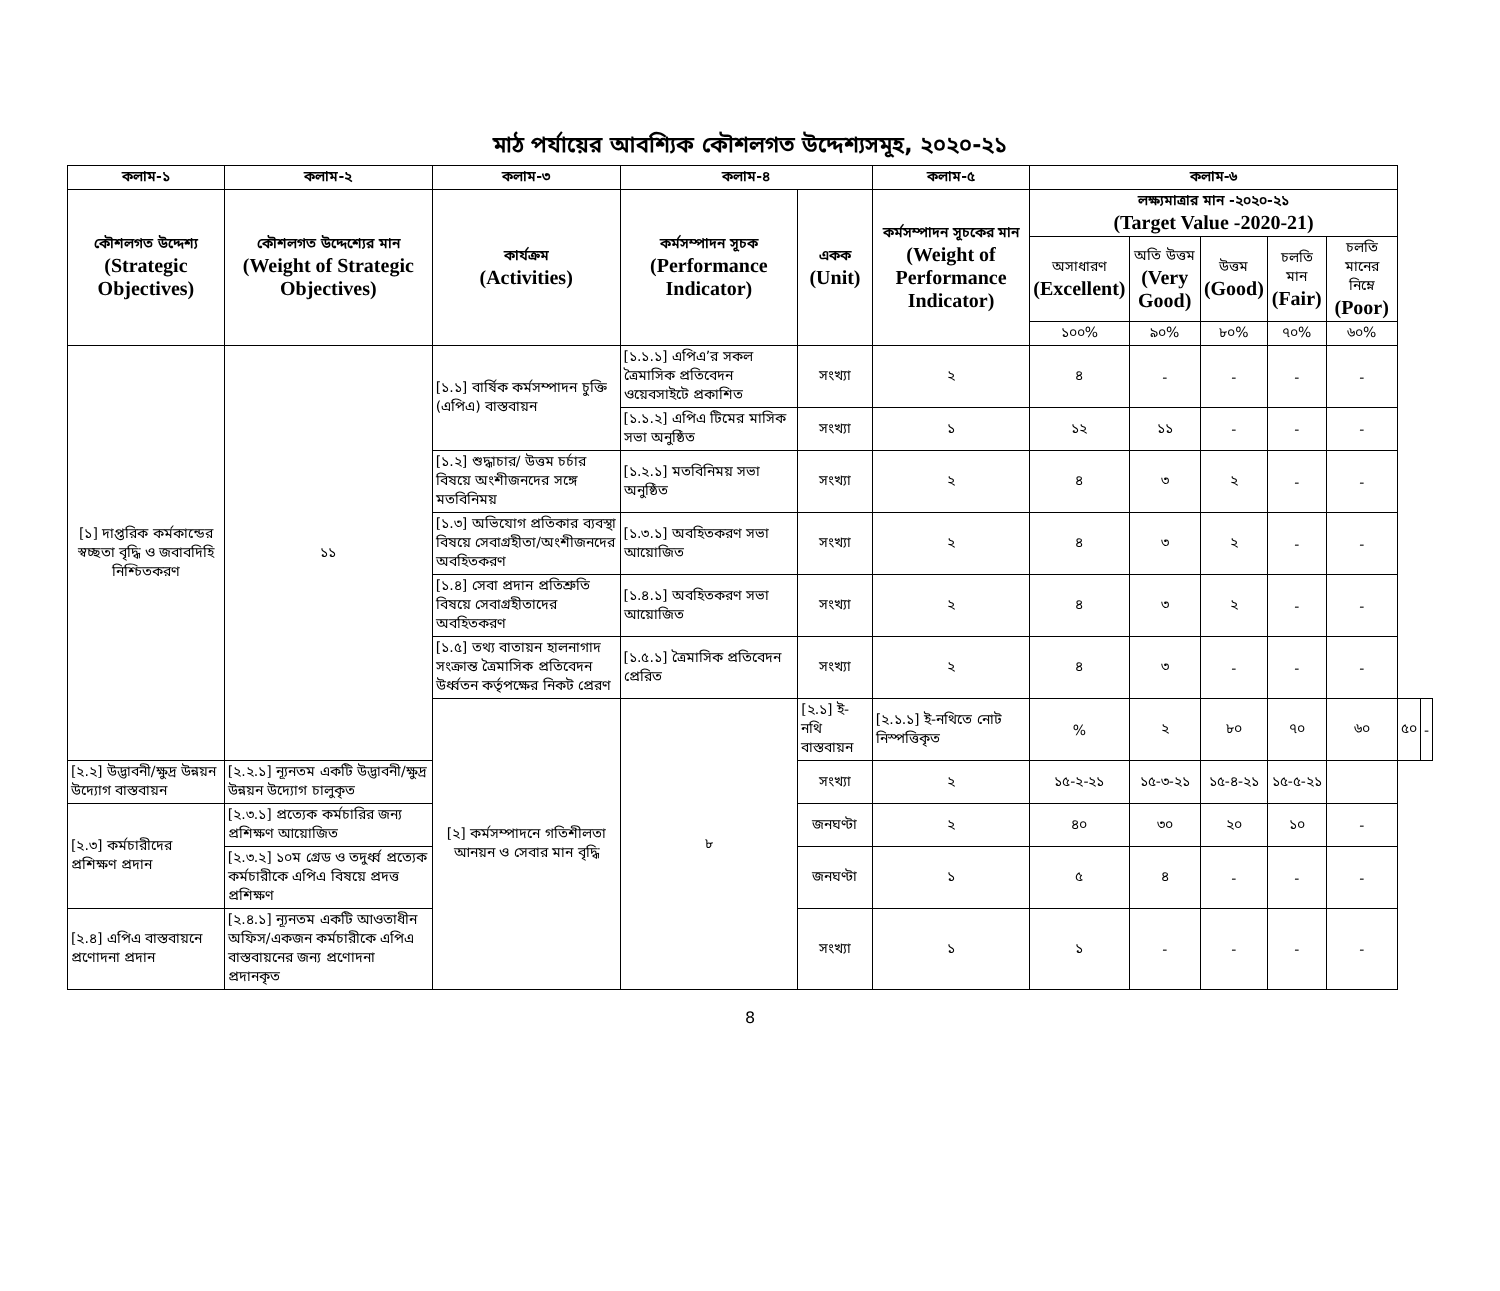মাঠ পর্যায়ের আবশ্যিক কৌশলগত উদ্দেশ্যসমূহ, ২০২০-২১
| কলাম-১ | কলাম-২ | কলাম-৩ | কলাম-৪ | | কলাম-৫ | কলাম-৬ | | | | | | |
| --- | --- | --- | --- | --- | --- | --- | --- | --- | --- | --- | --- | --- |
| কৌশলগত উদ্দেশ্য (Strategic Objectives) | কৌশলগত উদ্দেশ্যের মান (Weight of Strategic Objectives) | কার্যক্রম (Activities) | কর্মসম্পাদন সূচক (Performance Indicator) | একক (Unit) | কর্মসম্পাদন সূচকের মান (Weight of Performance Indicator) | লক্ষ্যমাত্রার মান -২০২০-২১ (Target Value -2020-21) | | | | | | |
| | | | | | | অসাধারণ (Excellent) | অতি উত্তম (Very Good) | উত্তম (Good) | চলতি মান (Fair) | চলতি মানের নিম্নে (Poor) | | |
| | | | | | | ১০০% | ৯০% | ৮০% | ৭০% | ৬০% | | |
| [১] দাপ্তরিক কর্মকান্ডের স্বচ্ছতা বৃদ্ধি ও জবাবদিহি নিশ্চিতকরণ | ১১ | [১.১] বার্ষিক কর্মসম্পাদন চুক্তি (এপিএ) বাস্তবায়ন | [১.১.১] এপিএ’র সকল ত্রৈমাসিক প্রতিবেদন ওয়েবসাইটে প্রকাশিত | সংখ্যা | ২ | ৪ | - | - | - | - | | |
| | | | [১.১.২] এপিএ টিমের মাসিক সভা অনুষ্ঠিত | সংখ্যা | ১ | ১২ | ১১ | - | - | - | | |
| | | [১.২] শুদ্ধাচার/ উত্তম চর্চার বিষয়ে অংশীজনদের সঙ্গে মতবিনিময় | [১.২.১] মতবিনিময় সভা অনুষ্ঠিত | সংখ্যা | ২ | ৪ | ৩ | ২ | - | - | | |
| | | [১.৩] অভিযোগ প্রতিকার ব্যবস্থা বিষয়ে সেবাগ্রহীতা/অংশীজনদের অবহিতকরণ | [১.৩.১] অবহিতকরণ সভা আয়োজিত | সংখ্যা | ২ | ৪ | ৩ | ২ | - | - | | |
| | | [১.৪] সেবা প্রদান প্রতিশ্রুতি বিষয়ে সেবাগ্রহীতাদের অবহিতকরণ | [১.৪.১] অবহিতকরণ সভা আয়োজিত | সংখ্যা | ২ | ৪ | ৩ | ২ | - | - | | |
| | | [১.৫] তথ্য বাতায়ন হালনাগাদ সংক্রান্ত ত্রৈমাসিক প্রতিবেদন উর্ধ্বতন কর্তৃপক্ষের নিকট প্রেরণ | [১.৫.১] ত্রৈমাসিক প্রতিবেদন প্রেরিত | সংখ্যা | ২ | ৪ | ৩ | - | - | - | | |
| | | [২] কর্মসম্পাদনে গতিশীলতা আনয়ন ও সেবার মান বৃদ্ধি | ৮ | [২.১] ই-নথি বাস্তবায়ন | [২.১.১] ই-নথিতে নোট নিস্পত্তিকৃত | % | ২ | ৮০ | ৭০ | ৬০ | ৫০ | - |
| [২.২] উদ্ভাবনী/ক্ষুদ্র উন্নয়ন উদ্যোগ বাস্তবায়ন | [২.২.১] ন্যূনতম একটি উদ্ভাবনী/ক্ষুদ্র উন্নয়ন উদ্যোগ চালুকৃত | | | সংখ্যা | ২ | ১৫-২-২১ | ১৫-৩-২১ | ১৫-৪-২১ | ১৫-৫-২১ | | | |
| [২.৩] কর্মচারীদের প্রশিক্ষণ প্রদান | [২.৩.১] প্রত্যেক কর্মচারির জন্য প্রশিক্ষণ আয়োজিত | | | জনঘণ্টা | ২ | ৪০ | ৩০ | ২০ | ১০ | - | | |
| | [২.৩.২] ১০ম গ্রেড ও তদুর্ধ্ব প্রত্যেক কর্মচারীকে এপিএ বিষয়ে প্রদত্ত প্রশিক্ষণ | | | জনঘণ্টা | ১ | ৫ | ৪ | - | - | - | | |
| [২.৪] এপিএ বাস্তবায়নে প্রণোদনা প্রদান | [২.৪.১] ন্যূনতম একটি আওতাধীন অফিস/একজন কর্মচারীকে এপিএ বাস্তবায়নের জন্য প্রণোদনা প্রদানকৃত | | | সংখ্যা | ১ | ১ | - | - | - | - | | |
8